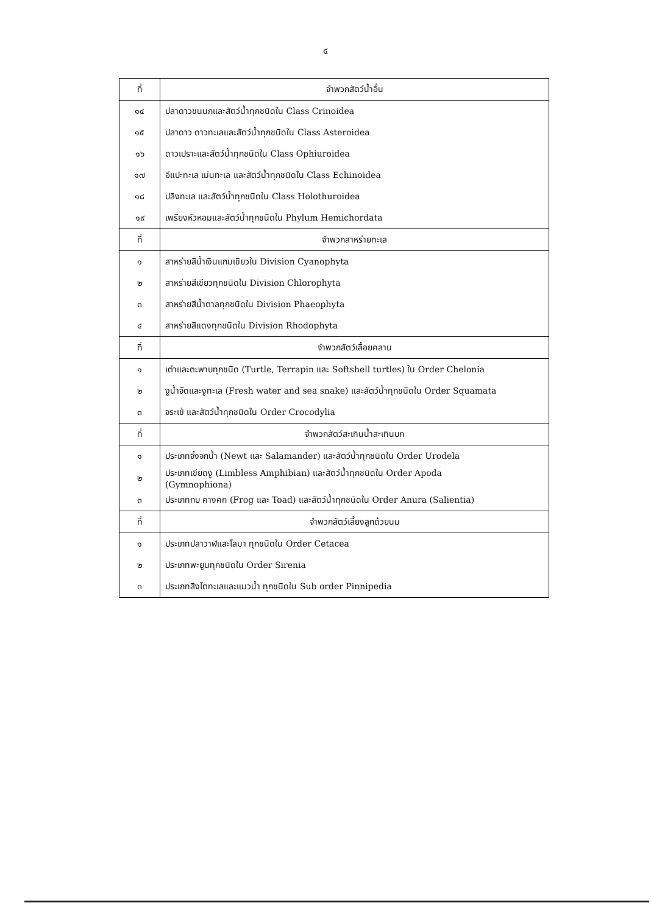๔
| ที่ | จำพวกสัตว์น้ำอื่น |
| --- | --- |
| ๑๔ | ปลาดาวขนนกและสัตว์น้ำทุกชนิดใน Class Crinoidea |
| ๑๕ | ปลาดาว ดาวทะเลและสัตว์น้ำทุกชนิดใน Class Asteroidea |
| ๑๖ | ดาวเปราะและสัตว์น้ำทุกชนิดใน Class Ophiuroidea |
| ๑๗ | อีแปะทะเล เม่นทะเล และสัตว์น้ำทุกชนิดใน Class Echinoidea |
| ๑๘ | ปลิงทะเล และสัตว์น้ำทุกชนิดใน Class Holothuroidea |
| ๑๙ | เพรียงหัวหอมและสัตว์น้ำทุกชนิดใน Phylum Hemichordata |
| ที่ | จำพวกสาหร่ายทะเล |
| ๑ | สาหร่ายสีน้ำเงินแกมเขียวใน Division Cyanophyta |
| ๒ | สาหร่ายสีเขียวทุกชนิดใน Division Chlorophyta |
| ๓ | สาหร่ายสีน้ำตาลทุกชนิดใน Division Phaeophyta |
| ๔ | สาหร่ายสีแดงทุกชนิดใน Division Rhodophyta |
| ที่ | จำพวกสัตว์เลื้อยคลาน |
| ๑ | เต่าและตะพาบทุกชนิด (Turtle, Terrapin และ Softshell turtles) ใน Order Chelonia |
| ๒ | งูน้ำจืดและงูทะเล (Fresh water and sea snake) และสัตว์น้ำทุกชนิดใน Order Squamata |
| ๓ | จระเข้ และสัตว์น้ำทุกชนิดใน Order Crocodylia |
| ที่ | จำพวกสัตว์สะเทินน้ำสะเทินบก |
| ๑ | ประเภทจิ้งจกน้ำ (Newt และ Salamander) และสัตว์น้ำทุกชนิดใน Order Urodela |
| ๒ | ประเภทเขียดงู (Limbless Amphibian) และสัตว์น้ำทุกชนิดใน Order Apoda (Gymnophiona) |
| ๓ | ประเภทกบ คางคก (Frog และ Toad) และสัตว์น้ำทุกชนิดใน Order Anura (Salientia) |
| ที่ | จำพวกสัตว์เลี้ยงลูกด้วยนม |
| ๑ | ประเภทปลาวาฬและโลมา ทุกชนิดใน Order Cetacea |
| ๒ | ประเภทพะยูนทุกชนิดใน Order Sirenia |
| ๓ | ประเภทสิงโตทะเลและแมวน้ำ ทุกชนิดใน Sub order Pinnipedia |